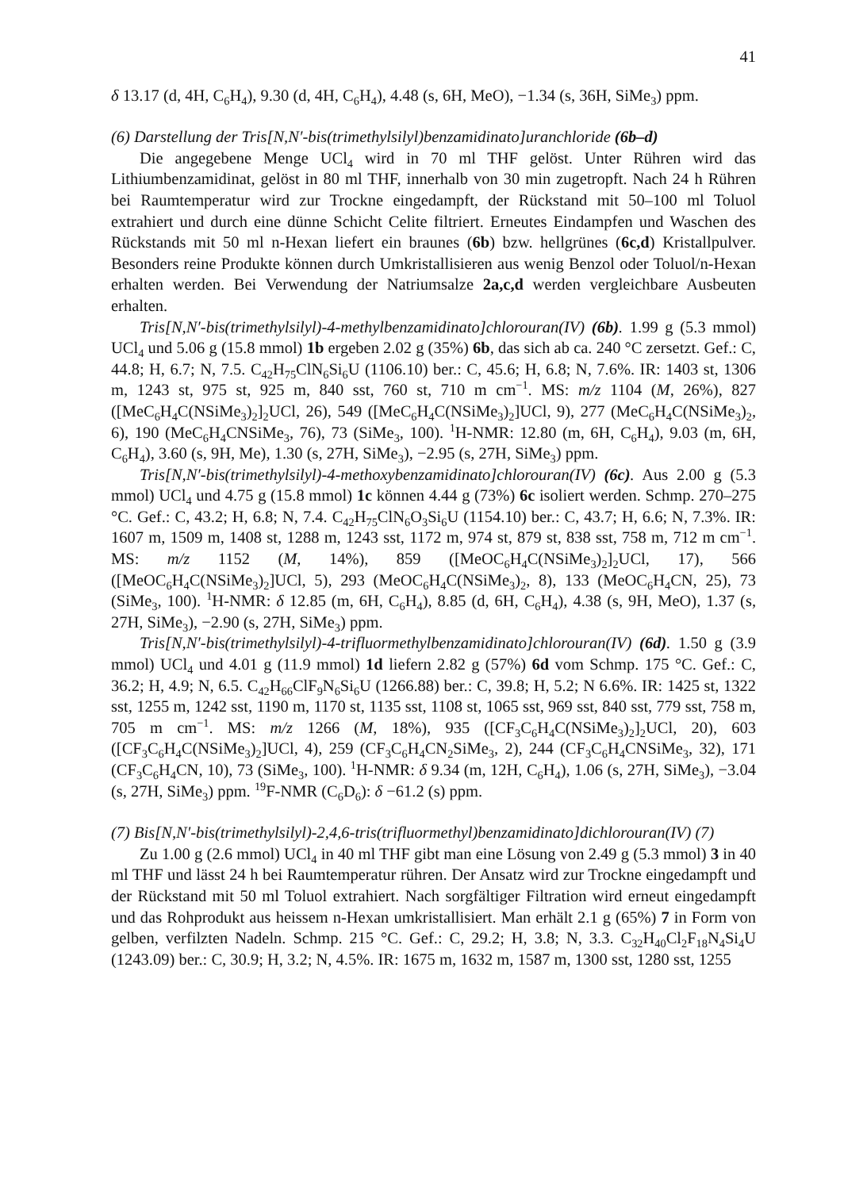41
δ 13.17 (d, 4H, C<sub>6</sub>H<sub>4</sub>), 9.30 (d, 4H, C<sub>6</sub>H<sub>4</sub>), 4.48 (s, 6H, MeO), −1.34 (s, 36H, SiMe<sub>3</sub>) ppm.
(6) Darstellung der Tris[N,N′-bis(trimethylsilyl)benzamidinato]uranchloride (6b–d)
Die angegebene Menge UCl<sub>4</sub> wird in 70 ml THF gelöst. Unter Rühren wird das Lithiumbenzamidinat, gelöst in 80 ml THF, innerhalb von 30 min zugetropft. Nach 24 h Rühren bei Raumtemperatur wird zur Trockne eingedampft, der Rückstand mit 50–100 ml Toluol extrahiert und durch eine dünne Schicht Celite filtriert. Erneutes Eindampfen und Waschen des Rückstands mit 50 ml n-Hexan liefert ein braunes (6b) bzw. hellgrünes (6c,d) Kristallpulver. Besonders reine Produkte können durch Umkristallisieren aus wenig Benzol oder Toluol/n-Hexan erhalten werden. Bei Verwendung der Natriumsalze 2a,c,d werden vergleichbare Ausbeuten erhalten.
Tris[N,N′-bis(trimethylsilyl)-4-methylbenzamidinato]chlorouran(IV) (6b). 1.99 g (5.3 mmol) UCl<sub>4</sub> und 5.06 g (15.8 mmol) 1b ergeben 2.02 g (35%) 6b, das sich ab ca. 240 °C zersetzt. Gef.: C, 44.8; H, 6.7; N, 7.5. C<sub>42</sub>H<sub>75</sub>ClN<sub>6</sub>Si<sub>6</sub>U (1106.10) ber.: C, 45.6; H, 6.8; N, 7.6%. IR: 1403 st, 1306 m, 1243 st, 975 st, 925 m, 840 sst, 760 st, 710 m cm<sup>−1</sup>. MS: m/z 1104 (M, 26%), 827 ([MeC<sub>6</sub>H<sub>4</sub>C(NSiMe<sub>3</sub>)<sub>2</sub>]<sub>2</sub>UCl, 26), 549 ([MeC<sub>6</sub>H<sub>4</sub>C(NSiMe<sub>3</sub>)<sub>2</sub>]UCl, 9), 277 (MeC<sub>6</sub>H<sub>4</sub>C(NSiMe<sub>3</sub>)<sub>2</sub>, 6), 190 (MeC<sub>6</sub>H<sub>4</sub>CNSi­Me<sub>3</sub>, 76), 73 (SiMe<sub>3</sub>, 100). <sup>1</sup>H-NMR: 12.80 (m, 6H, C<sub>6</sub>H<sub>4</sub>), 9.03 (m, 6H, C<sub>6</sub>H<sub>4</sub>), 3.60 (s, 9H, Me), 1.30 (s, 27H, SiMe<sub>3</sub>), −2.95 (s, 27H, SiMe<sub>3</sub>) ppm.
Tris[N,N′-bis(trimethylsilyl)-4-methoxybenzamidinato]chlorouran(IV) (6c). Aus 2.00 g (5.3 mmol) UCl<sub>4</sub> und 4.75 g (15.8 mmol) 1c können 4.44 g (73%) 6c isoliert werden. Schmp. 270–275 °C. Gef.: C, 43.2; H, 6.8; N, 7.4. C<sub>42</sub>H<sub>75</sub>ClN<sub>6</sub>O<sub>3</sub>Si<sub>6</sub>U (1154.10) ber.: C, 43.7; H, 6.6; N, 7.3%. IR: 1607 m, 1509 m, 1408 st, 1288 m, 1243 sst, 1172 m, 974 st, 879 st, 838 sst, 758 m, 712 m cm<sup>−1</sup>. MS: m/z 1152 (M, 14%), 859 ([MeOC<sub>6</sub>H<sub>4</sub>C(NSiMe<sub>3</sub>)<sub>2</sub>]<sub>2</sub>UCl, 17), 566 ([MeOC<sub>6</sub>H<sub>4</sub>C(NSiMe<sub>3</sub>)<sub>2</sub>]UCl, 5), 293 (MeOC<sub>6</sub>H<sub>4</sub>C(NSiMe<sub>3</sub>)<sub>2</sub>, 8), 133 (MeOC<sub>6</sub>H<sub>4</sub>CN, 25), 73 (SiMe<sub>3</sub>, 100). <sup>1</sup>H-NMR: δ 12.85 (m, 6H, C<sub>6</sub>H<sub>4</sub>), 8.85 (d, 6H, C<sub>6</sub>H<sub>4</sub>), 4.38 (s, 9H, MeO), 1.37 (s, 27H, SiMe<sub>3</sub>), −2.90 (s, 27H, SiMe<sub>3</sub>) ppm.
Tris[N,N′-bis(trimethylsilyl)-4-trifluormethylbenzamidinato]chlorouran(IV) (6d). 1.50 g (3.9 mmol) UCl<sub>4</sub> und 4.01 g (11.9 mmol) 1d liefern 2.82 g (57%) 6d vom Schmp. 175 °C. Gef.: C, 36.2; H, 4.9; N, 6.5. C<sub>42</sub>H<sub>66</sub>ClF<sub>9</sub>N<sub>6</sub>Si<sub>6</sub>U (1266.88) ber.: C, 39.8; H, 5.2; N 6.6%. IR: 1425 st, 1322 sst, 1255 m, 1242 sst, 1190 m, 1170 st, 1135 sst, 1108 st, 1065 sst, 969 sst, 840 sst, 779 sst, 758 m, 705 m cm<sup>−1</sup>. MS: m/z 1266 (M, 18%), 935 ([CF<sub>3</sub>C<sub>6</sub>H<sub>4</sub>C(NSiMe<sub>3</sub>)<sub>2</sub>]<sub>2</sub>UCl, 20), 603 ([CF<sub>3</sub>C<sub>6</sub>H<sub>4</sub>C(NSiMe<sub>3</sub>)<sub>2</sub>]UCl, 4), 259 (CF<sub>3</sub>C<sub>6</sub>H<sub>4</sub>CN<sub>2</sub>SiMe<sub>3</sub>, 2), 244 (CF<sub>3</sub>C<sub>6</sub>H<sub>4</sub>CNSiMe<sub>3</sub>, 32), 171 (CF<sub>3</sub>C<sub>6</sub>H<sub>4</sub>CN, 10), 73 (SiMe<sub>3</sub>, 100). <sup>1</sup>H-NMR: δ 9.34 (m, 12H, C<sub>6</sub>H<sub>4</sub>), 1.06 (s, 27H, SiMe<sub>3</sub>), −3.04 (s, 27H, SiMe<sub>3</sub>) ppm. <sup>19</sup>F-NMR (C<sub>6</sub>D<sub>6</sub>): δ −61.2 (s) ppm.
(7) Bis[N,N′-bis(trimethylsilyl)-2,4,6-tris(trifluormethyl)benzamidinato]dichloro­uran(IV) (7)
Zu 1.00 g (2.6 mmol) UCl<sub>4</sub> in 40 ml THF gibt man eine Lösung von 2.49 g (5.3 mmol) 3 in 40 ml THF und lässt 24 h bei Raumtemperatur rühren. Der Ansatz wird zur Trockne eingedampft und der Rückstand mit 50 ml Toluol extrahiert. Nach sorgfältiger Filtration wird erneut eingedampft und das Rohprodukt aus heissem n-Hexan umkristallisiert. Man erhält 2.1 g (65%) 7 in Form von gelben, verfilzten Nadeln. Schmp. 215 °C. Gef.: C, 29.2; H, 3.8; N, 3.3. C<sub>32</sub>H<sub>40</sub>Cl<sub>2</sub>F<sub>18</sub>N<sub>4</sub>Si<sub>4</sub>U (1243.09) ber.: C, 30.9; H, 3.2; N, 4.5%. IR: 1675 m, 1632 m, 1587 m, 1300 sst, 1280 sst, 1255